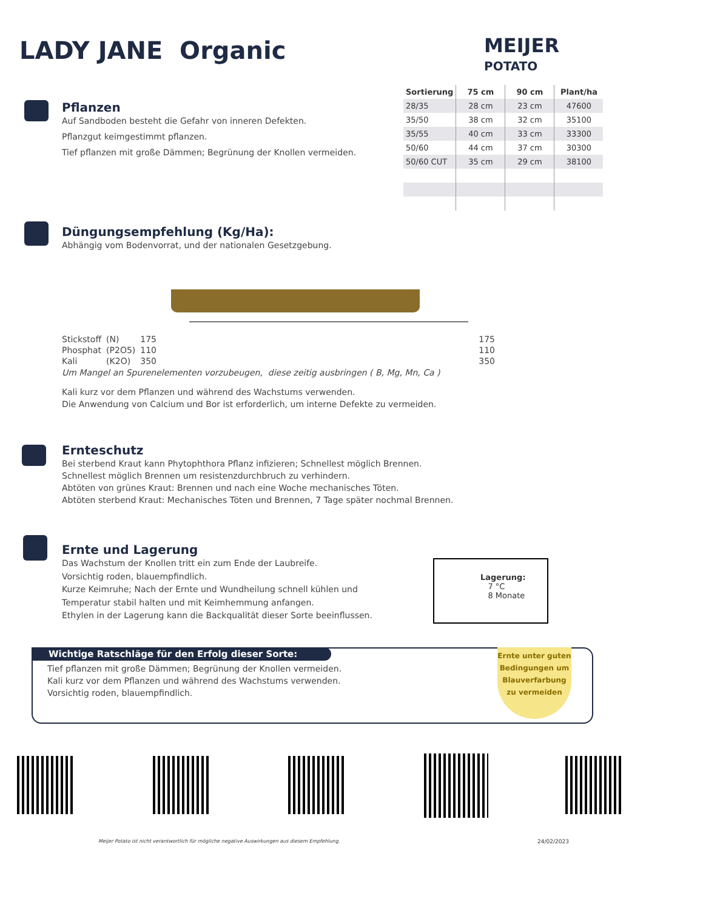LADY JANE Organic
MEIJER
POTATO
| Sortierung | 75 cm | 90 cm | Plant/ha |
| --- | --- | --- | --- |
| 28/35 | 28 cm | 23 cm | 47600 |
| 35/50 | 38 cm | 32 cm | 35100 |
| 35/55 | 40 cm | 33 cm | 33300 |
| 50/60 | 44 cm | 37 cm | 30300 |
| 50/60 CUT | 35 cm | 29 cm | 38100 |
Pflanzen
Auf Sandboden besteht die Gefahr von inneren Defekten.
Pflanzgut keimgestimmt pflanzen.
Tief pflanzen mit große Dämmen; Begrünung der Knollen vermeiden.
Düngungsempfehlung (Kg/Ha):
Abhängig vom Bodenvorrat, und der nationalen Gesetzgebung.
| Stickstoff | (N) | 175 | 175 |
| Phosphat | (P2O5) | 110 | 110 |
| Kali | (K2O) | 350 | 350 |
Um Mangel an Spurenelementen vorzubeugen, diese zeitig ausbringen ( B, Mg, Mn, Ca )
Kali kurz vor dem Pflanzen und während des Wachstums verwenden.
Die Anwendung von Calcium und Bor ist erforderlich, um interne Defekte zu vermeiden.
Ernteschutz
Bei sterbend Kraut kann Phytophthora Pflanz infizieren; Schnellest möglich Brennen.
Schnellest möglich Brennen um resistenzdurchbruch zu verhindern.
Abtöten von grünes Kraut: Brennen und nach eine Woche mechanisches Töten.
Abtöten sterbend Kraut: Mechanisches Töten und Brennen, 7 Tage später nochmal Brennen.
Ernte und Lagerung
Das Wachstum der Knollen tritt ein zum Ende der Laubreife.
Vorsichtig roden, blauempfindlich.
Kurze Keimruhe; Nach der Ernte und Wundheilung schnell kühlen und
Temperatur stabil halten und mit Keimhemmung anfangen.
Ethylen in der Lagerung kann die Backqualität dieser Sorte beeinflussen.
Lagerung:
7 °C
8 Monate
Wichtige Ratschläge für den Erfolg dieser Sorte:
Tief pflanzen mit große Dämmen; Begrünung der Knollen vermeiden.
Kali kurz vor dem Pflanzen und während des Wachstums verwenden.
Vorsichtig roden, blauempfindlich.
Ernte unter guten Bedingungen um Blauverfarbung zu vermeiden
Meijer Potato ist nicht verantwortlich für mögliche negative Auswirkungen aus diesem Empfehlung.
24/02/2023